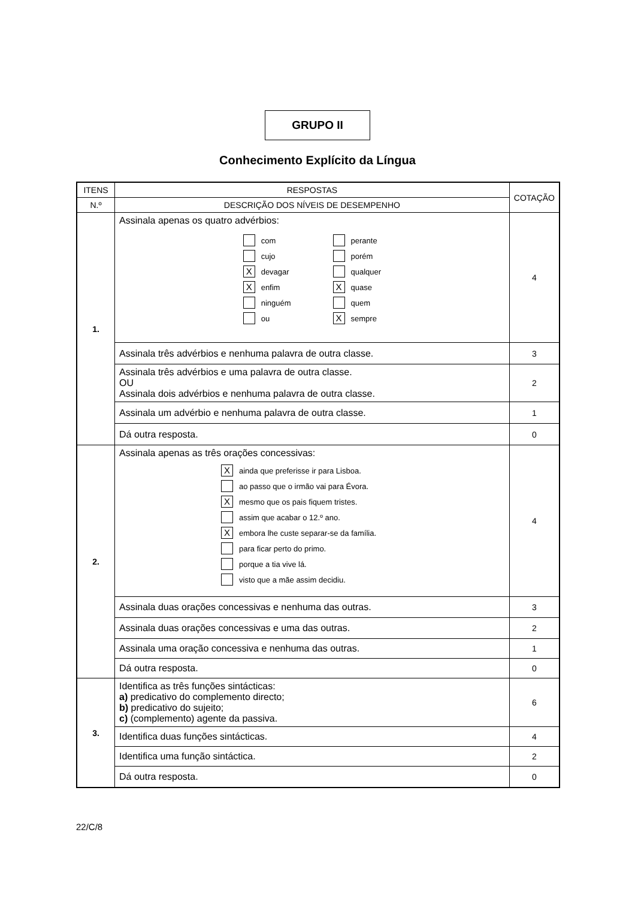GRUPO II
Conhecimento Explícito da Língua
| ITENS | RESPOSTAS | COTAÇÃO |
| --- | --- | --- |
| N.º | DESCRIÇÃO DOS NÍVEIS DE DESEMPENHO | |
| 1. | Assinala apenas os quatro advérbios: com cujo X devagar X enfim ninguém ou perante porém qualquer X quase quem X sempre | 4 |
| | Assinala três advérbios e nenhuma palavra de outra classe. | 3 |
| | Assinala três advérbios e uma palavra de outra classe. OU Assinala dois advérbios e nenhuma palavra de outra classe. | 2 |
| | Assinala um advérbio e nenhuma palavra de outra classe. | 1 |
| | Dá outra resposta. | 0 |
| 2. | Assinala apenas as três orações concessivas: X ainda que preferisse ir para Lisboa. ao passo que o irmão vai para Évora. X mesmo que os pais fiquem tristes. assim que acabar o 12.º ano. X embora lhe custe separar-se da família. para ficar perto do primo. porque a tia vive lá. visto que a mãe assim decidiu. | 4 |
| | Assinala duas orações concessivas e nenhuma das outras. | 3 |
| | Assinala duas orações concessivas e uma das outras. | 2 |
| | Assinala uma oração concessiva e nenhuma das outras. | 1 |
| | Dá outra resposta. | 0 |
| 3. | Identifica as três funções sintácticas: a) predicativo do complemento directo; b) predicativo do sujeito; c) (complemento) agente da passiva. | 6 |
| | Identifica duas funções sintácticas. | 4 |
| | Identifica uma função sintáctica. | 2 |
| | Dá outra resposta. | 0 |
22/C/8